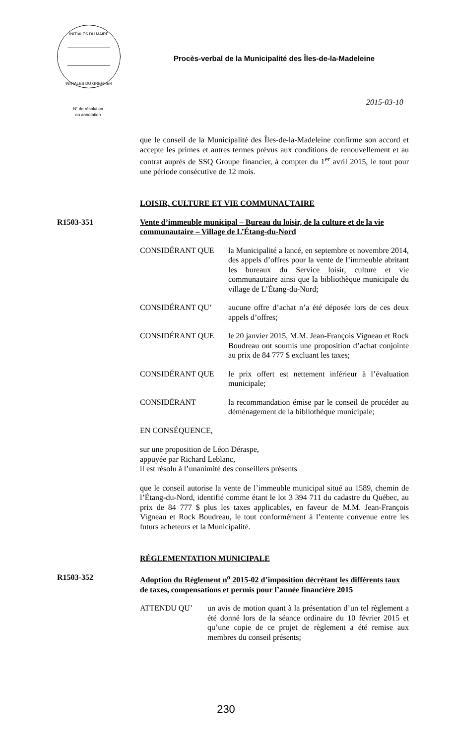INITIALES DU MAIRE
INITIALES DU GREFFIER
Procès-verbal de la Municipalité des Îles-de-la-Madeleine
2015-03-10
N° de résolution
ou annotation
que le conseil de la Municipalité des Îles-de-la-Madeleine confirme son accord et accepte les primes et autres termes prévus aux conditions de renouvellement et au contrat auprès de SSQ Groupe financier, à compter du 1<sup>er</sup> avril 2015, le tout pour une période consécutive de 12 mois.
LOISIR, CULTURE ET VIE COMMUNAUTAIRE
R1503-351 Vente d’immeuble municipal – Bureau du loisir, de la culture et de la vie communautaire – Village de L’Étang-du-Nord
CONSIDÉRANT QUE la Municipalité a lancé, en septembre et novembre 2014, des appels d’offres pour la vente de l’immeuble abritant les bureaux du Service loisir, culture et vie communautaire ainsi que la bibliothèque municipale du village de L’Étang-du-Nord;
CONSIDÉRANT QU’ aucune offre d’achat n’a été déposée lors de ces deux appels d’offres;
CONSIDÉRANT QUE le 20 janvier 2015, M.M. Jean-François Vigneau et Rock Boudreau ont soumis une proposition d’achat conjointe au prix de 84 777 $ excluant les taxes;
CONSIDÉRANT QUE le prix offert est nettement inférieur à l’évaluation municipale;
CONSIDÉRANT la recommandation émise par le conseil de procéder au déménagement de la bibliothèque municipale;
EN CONSÉQUENCE,
sur une proposition de Léon Déraspe,
appuyée par Richard Leblanc,
il est résolu à l’unanimité des conseillers présents
que le conseil autorise la vente de l’immeuble municipal situé au 1589, chemin de l’Étang-du-Nord, identifié comme étant le lot 3 394 711 du cadastre du Québec, au prix de 84 777 $ plus les taxes applicables, en faveur de M.M. Jean-François Vigneau et Rock Boudreau, le tout conformément à l’entente convenue entre les futurs acheteurs et la Municipalité.
RÉGLEMENTATION MUNICIPALE
R1503-352 Adoption du Règlement n<sup>o</sup> 2015-02 d’imposition décrétant les différents taux de taxes, compensations et permis pour l’année financière 2015
ATTENDU QU’ un avis de motion quant à la présentation d’un tel règlement a été donné lors de la séance ordinaire du 10 février 2015 et qu’une copie de ce projet de règlement a été remise aux membres du conseil présents;
230